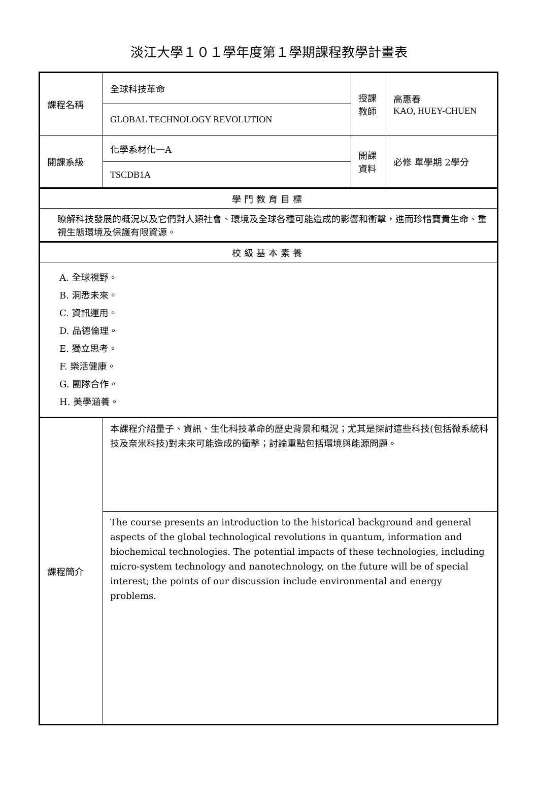淡江大學１０１學年度第１學期課程教學計畫表
| 課程名稱 | 全球科技革命 | 授課 教師 | 高惠春 KAO, HUEY-CHUEN |
| | GLOBAL TECHNOLOGY REVOLUTION | | |
| 開課系級 | 化學系材化一A | 開課 資料 | 必修 單學期 2學分 |
| | TSCDB1A | | |
| 學門教育目標 | | | |
| 瞭解科技發展的概況以及它們對人類社會、環境及全球各種可能造成的影響和衝擊，進而珍惜寶貴生命、重視生態環境及保護有限資源。 | | | |
| 校級基本素養 | | | |
| A. 全球視野。 B. 洞悉未來。 C. 資訊運用。 D. 品德倫理。 E. 獨立思考。 F. 樂活健康。 G. 團隊合作。 H. 美學涵養。 | | | |
| 課程簡介 | 本課程介紹量子、資訊、生化科技革命的歷史背景和概況；尤其是探討這些科技(包括微系統科技及奈米科技)對未來可能造成的衝擊；討論重點包括環境與能源問題。 | | |
| | The course presents an introduction to the historical background and general aspects of the global technological revolutions in quantum, information and biochemical technologies. The potential impacts of these technologies, including micro-system technology and nanotechnology, on the future will be of special interest; the points of our discussion include environmental and energy problems. | | |